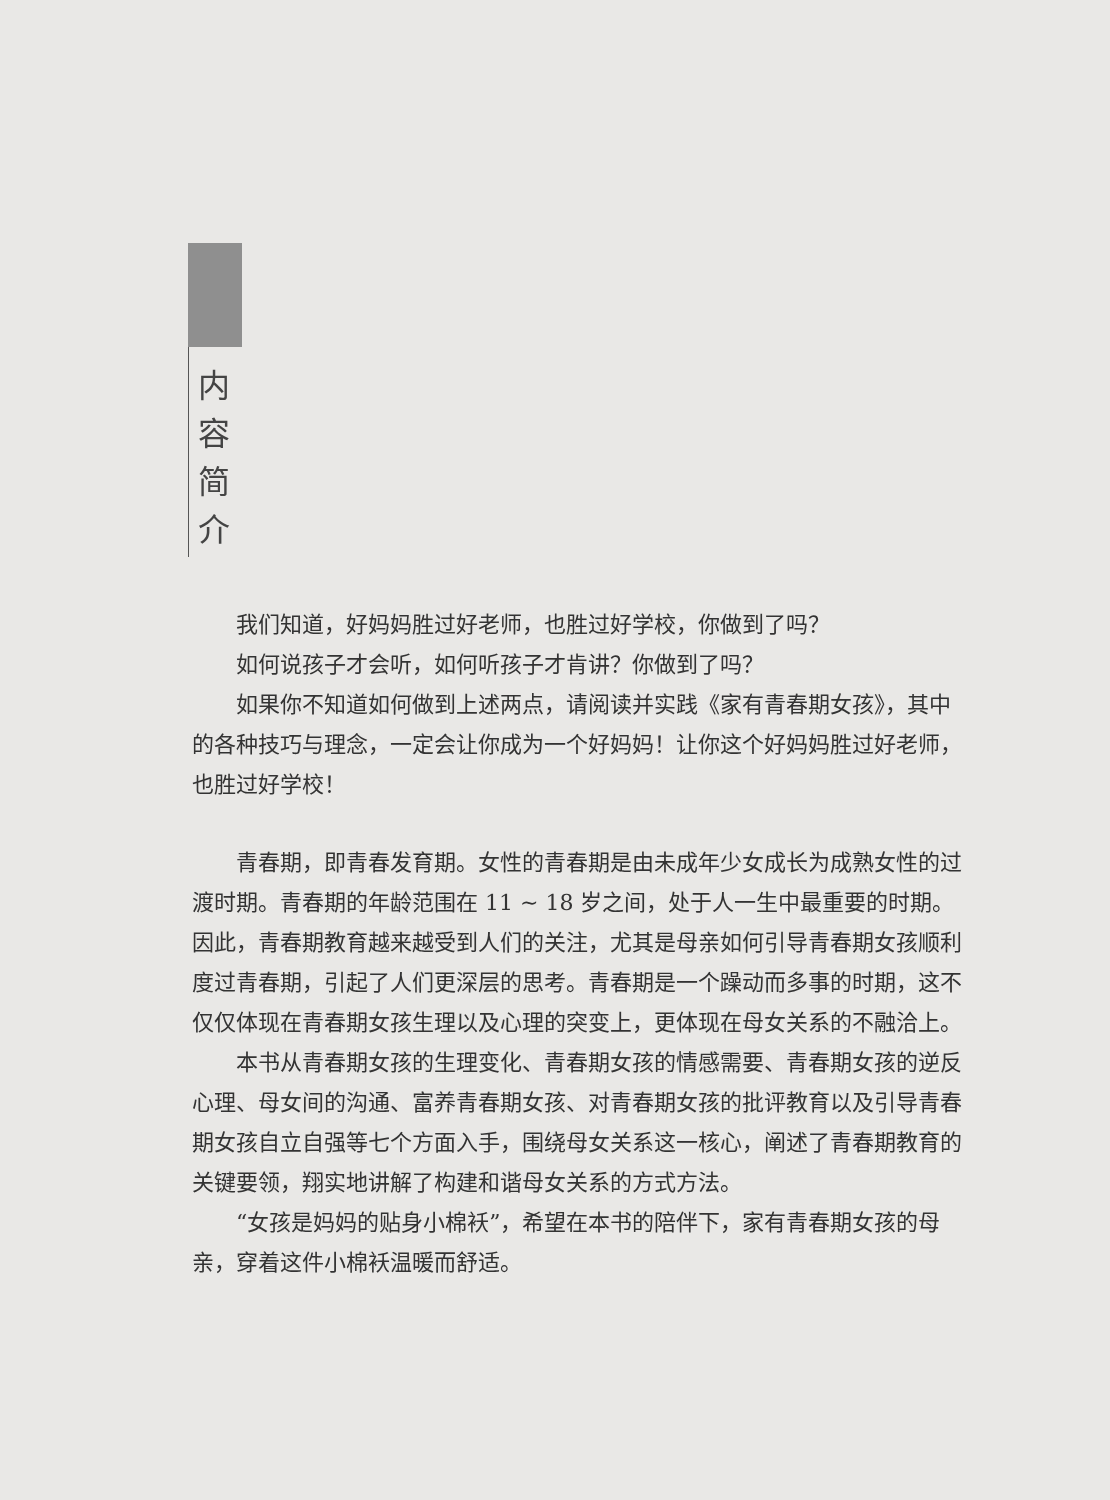内
容
简
介
我们知道，好妈妈胜过好老师，也胜过好学校，你做到了吗？
如何说孩子才会听，如何听孩子才肯讲？你做到了吗？
如果你不知道如何做到上述两点，请阅读并实践《家有青春期女孩》，其中的各种技巧与理念，一定会让你成为一个好妈妈！让你这个好妈妈胜过好老师，也胜过好学校！
青春期，即青春发育期。女性的青春期是由未成年少女成长为成熟女性的过渡时期。青春期的年龄范围在 11 ~ 18 岁之间，处于人一生中最重要的时期。因此，青春期教育越来越受到人们的关注，尤其是母亲如何引导青春期女孩顺利度过青春期，引起了人们更深层的思考。青春期是一个躁动而多事的时期，这不仅仅体现在青春期女孩生理以及心理的突变上，更体现在母女关系的不融洽上。
本书从青春期女孩的生理变化、青春期女孩的情感需要、青春期女孩的逆反心理、母女间的沟通、富养青春期女孩、对青春期女孩的批评教育以及引导青春期女孩自立自强等七个方面入手，围绕母女关系这一核心，阐述了青春期教育的关键要领，翔实地讲解了构建和谐母女关系的方式方法。
“女孩是妈妈的贴身小棉袄”，希望在本书的陪伴下，家有青春期女孩的母亲，穿着这件小棉袄温暖而舒适。